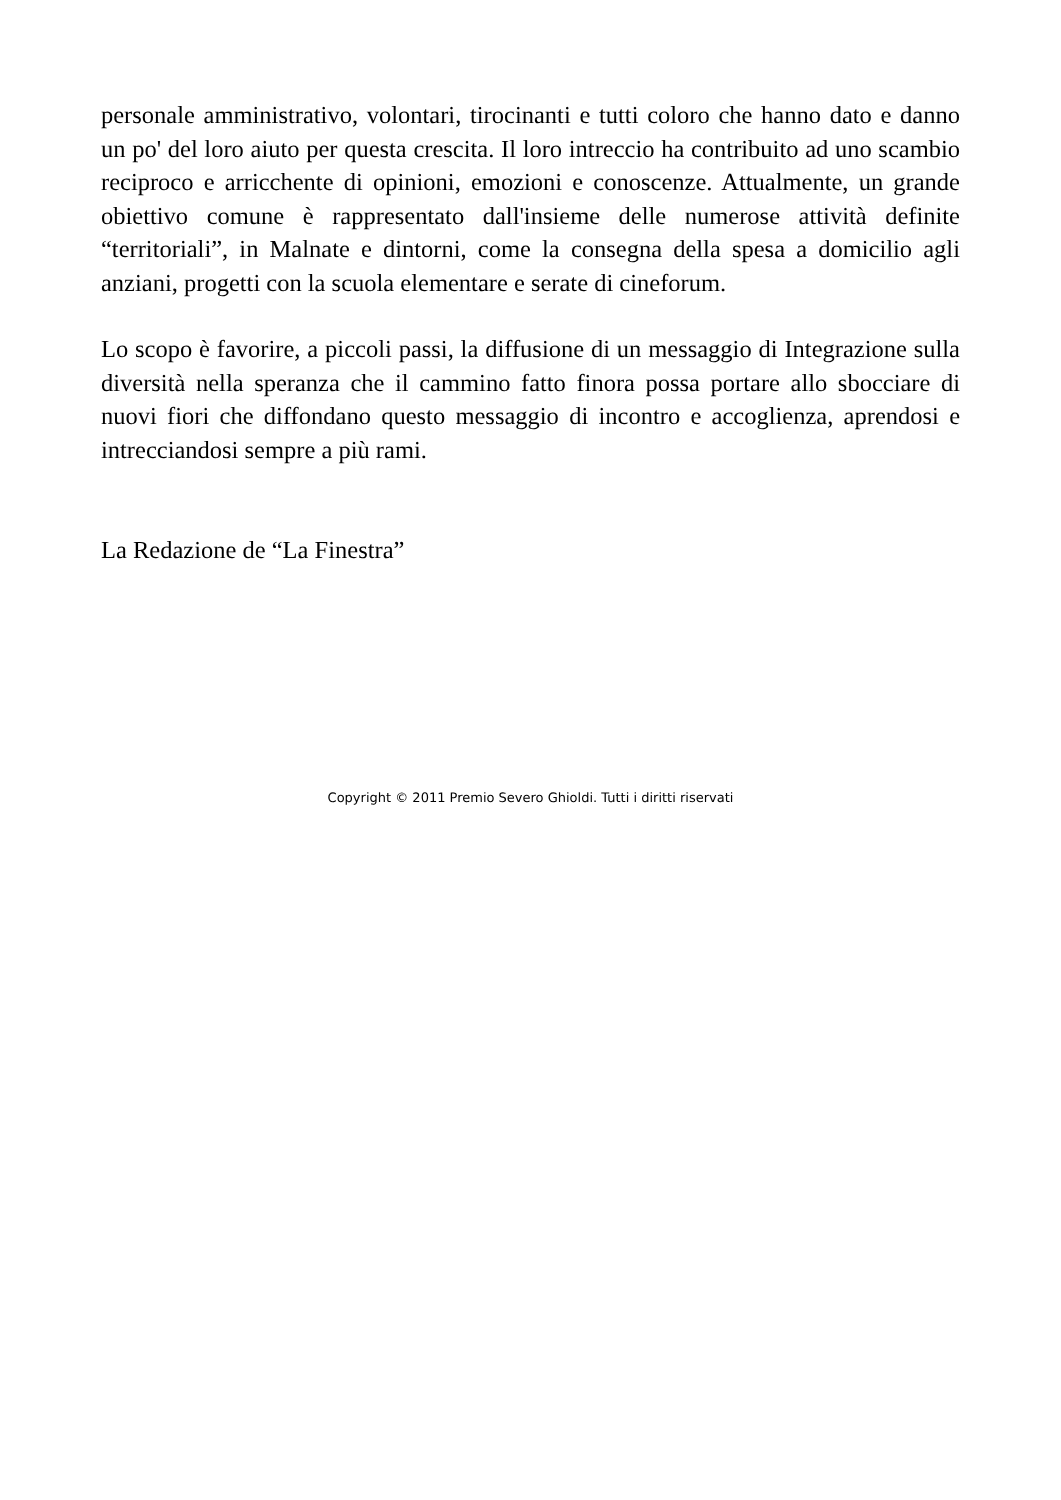personale amministrativo, volontari, tirocinanti e tutti coloro che hanno dato e danno un po' del loro aiuto per questa crescita. Il loro intreccio ha contribuito ad uno scambio reciproco e arricchente di opinioni, emozioni e conoscenze. Attualmente, un grande obiettivo comune è rappresentato dall'insieme delle numerose attività definite “territoriali”, in Malnate e dintorni, come la consegna della spesa a domicilio agli anziani, progetti con la scuola elementare e serate di cineforum.
Lo scopo è favorire, a piccoli passi, la diffusione di un messaggio di Integrazione sulla diversità nella speranza che il cammino fatto finora possa portare allo sbocciare di nuovi fiori che diffondano questo messaggio di incontro e accoglienza, aprendosi e intrecciandosi sempre a più rami.
La Redazione de “La Finestra”
Copyright © 2011 Premio Severo Ghioldi. Tutti i diritti riservati